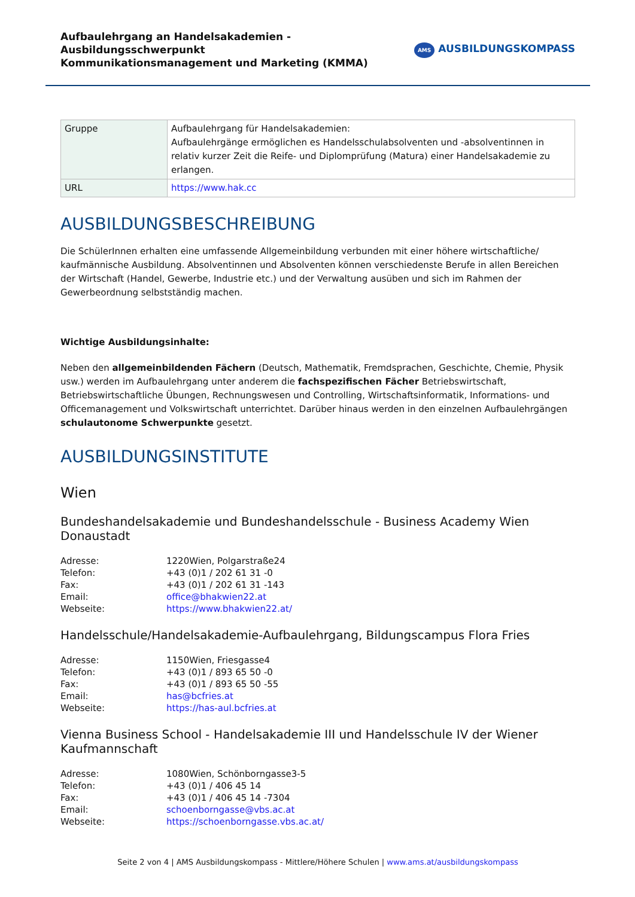Aufbaulehrgang an Handelsakademien - Ausbildungsschwerpunkt
Kommunikationsmanagement und Marketing (KMMA)
AMS AUSBILDUNGSKOMPASS
| Gruppe | Aufbaulehrgang für Handelsakademien: Aufbaulehrgänge ermöglichen es Handelsschulabsolventen und -absolventinnen in relativ kurzer Zeit die Reife- und Diplomprüfung (Matura) einer Handelsakademie zu erlangen. |
| URL | https://www.hak.cc |
AUSBILDUNGSBESCHREIBUNG
Die SchülerInnen erhalten eine umfassende Allgemeinbildung verbunden mit einer höhere wirtschaftliche/ kaufmännische Ausbildung. Absolventinnen und Absolventen können verschiedenste Berufe in allen Bereichen der Wirtschaft (Handel, Gewerbe, Industrie etc.) und der Verwaltung ausüben und sich im Rahmen der Gewerbeordnung selbstständig machen.
Wichtige Ausbildungsinhalte:
Neben den allgemeinbildenden Fächern (Deutsch, Mathematik, Fremdsprachen, Geschichte, Chemie, Physik usw.) werden im Aufbaulehrgang unter anderem die fachspezifischen Fächer Betriebswirtschaft, Betriebswirtschaftliche Übungen, Rechnungswesen und Controlling, Wirtschaftsinformatik, Informations- und Officemanagement und Volkswirtschaft unterrichtet. Darüber hinaus werden in den einzelnen Aufbaulehrgängen schulautonome Schwerpunkte gesetzt.
AUSBILDUNGSINSTITUTE
Wien
Bundeshandelsakademie und Bundeshandelsschule - Business Academy Wien Donaustadt
| Adresse: | 1220Wien, Polgarstraße24 |
| Telefon: | +43 (0)1 / 202 61 31 -0 |
| Fax: | +43 (0)1 / 202 61 31 -143 |
| Email: | office@bhakwien22.at |
| Webseite: | https://www.bhakwien22.at/ |
Handelsschule/Handelsakademie-Aufbaulehrgang, Bildungscampus Flora Fries
| Adresse: | 1150Wien, Friesgasse4 |
| Telefon: | +43 (0)1 / 893 65 50 -0 |
| Fax: | +43 (0)1 / 893 65 50 -55 |
| Email: | has@bcfries.at |
| Webseite: | https://has-aul.bcfries.at |
Vienna Business School - Handelsakademie III und Handelsschule IV der Wiener Kaufmannschaft
| Adresse: | 1080Wien, Schönborngasse3-5 |
| Telefon: | +43 (0)1 / 406 45 14 |
| Fax: | +43 (0)1 / 406 45 14 -7304 |
| Email: | schoenborngasse@vbs.ac.at |
| Webseite: | https://schoenborngasse.vbs.ac.at/ |
Seite 2 von 4 | AMS Ausbildungskompass - Mittlere/Höhere Schulen | www.ams.at/ausbildungskompass